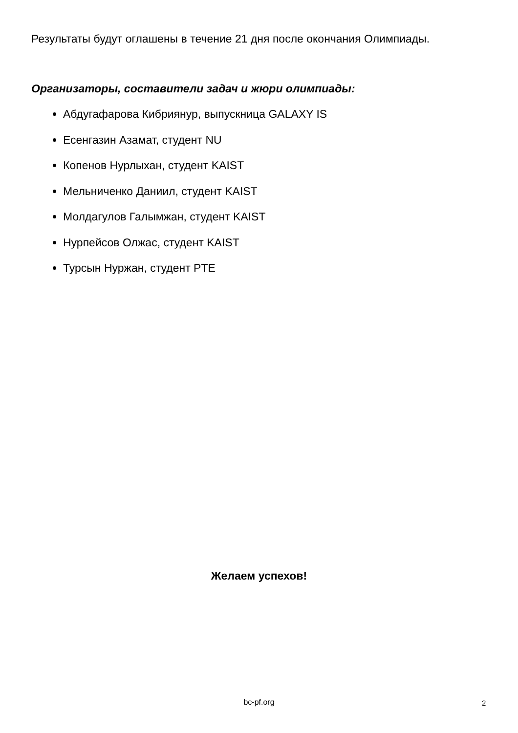Результаты будут оглашены в течение 21 дня после окончания Олимпиады.
Организаторы, составители задач и жюри олимпиады:
Абдугафарова Кибриянур, выпускница GALAXY IS
Есенгазин Азамат, студент NU
Копенов Нурлыхан, студент KAIST
Мельниченко Даниил, студент KAIST
Молдагулов Галымжан, студент KAIST
Нурпейсов Олжас, студент KAIST
Турсын Нуржан, студент PTE
Желаем успехов!
bc-pf.org 2